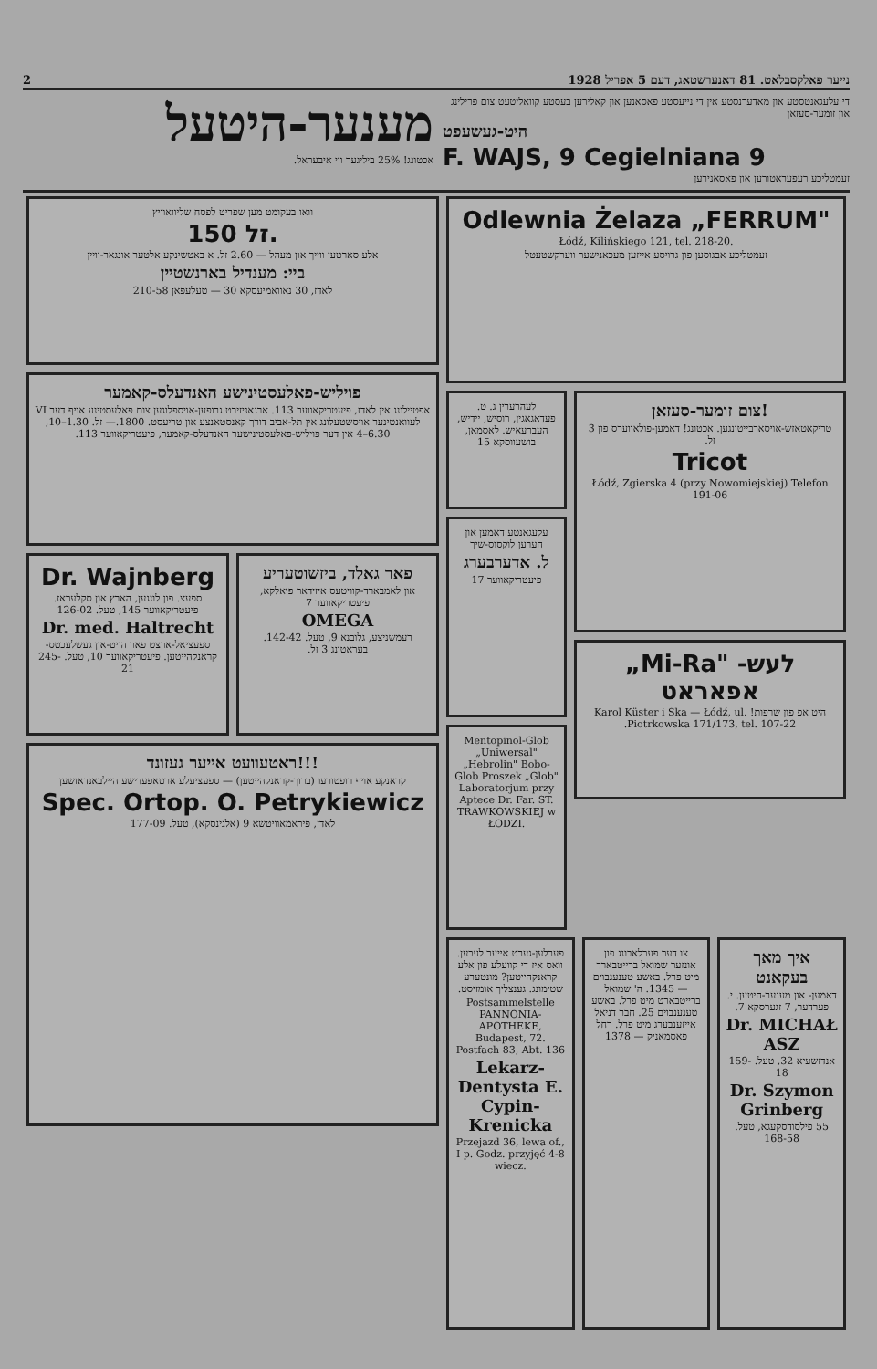2 נייער פאלקסבלאט. 81 דאנערשטאג, דעם 5 אפריל 1928
מענער-היטעל
אכטונג! 25% ביליגער ווי איבעראל.
די עלעגאנטסטע און מאדערנסטע אין די נייעסטע פאסאנען און קאלירען בעסטע קוואליטעט צום פרילינג און זומער-סעזאן
היט-געשעפט
F. WAJS, 9 Cegielniana 9
זעמטליכע רעפעראטורען און פאסאנירען
וואו בעקומט מען שפריט לפסח שליוואוויץ
150 זל.
אלע סארטען ווייך און מעהל — 2.60 זל. א באטשינקע אלטער אונגאר-וויין
ביי: מענדיל בארנשטיין
לאדז, 30 נאוואמיעסקא 30 — טעלעפאן 210-58
פויליש-פאלעסטינישע האנדעלס-קאמער
אפטיילונג אין לאדז, פיעטריקאווער 113. ארגאניזירט גרופען-אויספלוגען צום פאלעסטינע אויף דער VI לעוואנטינער אויסשטעלונג אין תל-אביב דורך קאנסטאנצע און טריעסט. 1800.— זל. 1.30–10, 6.30–4 אין דער פויליש-פאלעסטינישער האנדעלס-קאמער, פיעטריקאווער 113.
Dr. Wajnberg
ספעצ. פון לונגען, הארץ און סקלעראז. פיעטריקאווער 145, טעל. 126-02
Dr. med. Haltrecht
ספעציאל-ארצט פאר הויט-און געשלעכטס-קראנקהייטען. פיעטריקאווער 10, טעל. 245-21
פאר גאלד, ביזשוטעריע
און לאמבארד-קוויטעס איזידאר פיאלקא, פיעטריקאווער 7
OMEGA
רעמשניצע, גלובנא 9, טעל. 142-42. בעראטונג 3 זל.
ראטעוועט אייער געזונד!!!
קראנקע אויף רופטורעו (ברוך-קראנקהייטען) — ספעציעלע ארטאפעדישע היילבאנדאזשען
Spec. Ortop. O. Petrykiewicz
לאדז, פיראמאוויטשא 9 (אלגינסקא), טעל. 177-09
Odlewnia Żelaza „FERRUM"
Łódź, Kilińskiego 121, tel. 218-20.
זעמטליכע אבגוסען פון גרויסע אייזען מעכאנישער ווערקשטעטל
לעהרערין ג. ט. פעדאגאגין, רוסיש, יידיש, העברעאיש. לאסמאן, בושעווסקא 15
עלעגאנטע דאמען און הערען לוקסוס-שיך
ל. אדערבערג
פיעטריקאווער 17
Mentopinol-Glob „Uniwersal" „Hebrolin" Bobo-Glob Proszek „Glob" Laboratorjum przy Aptece Dr. Far. ST. TRAWKOWSKIEJ w ŁODZI.
צום זומער-סעזאן!
טריקאטאזש-אויסארבייטונגען. אכטונג! דאמען-פולאווערס פון 3 זל.
Tricot
Łódź, Zgierska 4 (przy Nowomiejskiej) Telefon 191-06
„Mi-Ra" לעש-אפאראט
היט אפ פון שרפות! Karol Küster i Ska — Łódź, ul. Piotrkowska 171/173, tel. 107-22.
פערלען-גערט אייער לעבען. וואס איז די קוועלע פון אלע קראנקהייטען? מונטערע שטימונג. גענצליך אומזיסט.
Postsammelstelle PANNONIA-APOTHEKE, Budapest, 72. Postfach 83, Abt. 136
Lekarz-Dentysta E. Cypin-Krenicka
Przejazd 36, lewa of., I p. Godz. przyjęć 4-8 wiecz.
צו דער פערלאבונג פון אונזער שמואל ברייטבארד מיט פרל. באשע טענענבוים — 1345. ה' שמואל ברייטבארט מיט פרל. באשע טענענבוים 25. חבר דניאל אייזענבערג מיט פרל. רחל פאסמאניק — 1378
איך מאך בעקאנט
דאמען- און מענער-היטען. י. פערדער, 7 זגערסקא 7.
Dr. MICHAŁ ASZ
אנדזשעיא 32, טעל. 159-18
Dr. Szymon Grinberg
55 פילסודסקעגא, טעל. 168-58